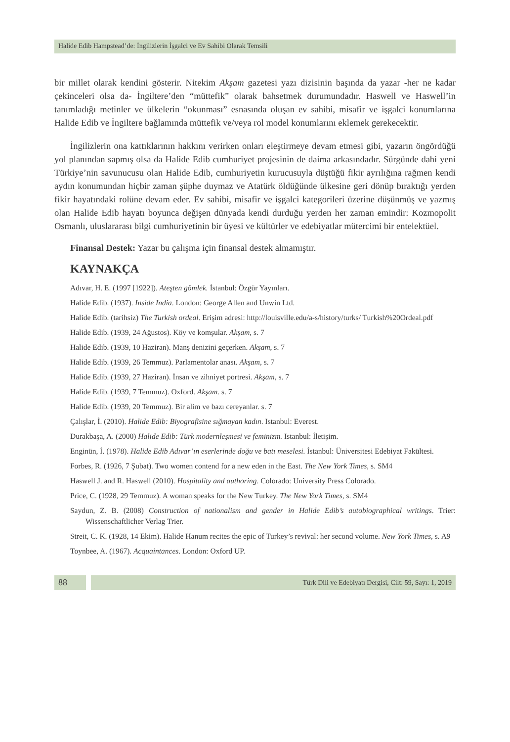Halide Edib Hampstead’de: İngilizlerin İşgalci ve Ev Sahibi Olarak Temsili
bir millet olarak kendini gösterir. Nitekim Akşam gazetesi yazı dizisinin başında da yazar -her ne kadar çekinceleri olsa da- İngiltere’den “müttefik” olarak bahsetmek durumundadır. Haswell ve Haswell’in tanımladığı metinler ve ülkelerin “okunması” esnasında oluşan ev sahibi, misafir ve işgalci konumlarına Halide Edib ve İngiltere bağlamında müttefik ve/veya rol model konumlarını eklemek gerekecektir.
İngilizlerin ona kattıklarının hakkını verirken onları eleştirmeye devam etmesi gibi, yazarın öngördüğü yol planından sapmış olsa da Halide Edib cumhuriyet projesinin de daima arkasındadır. Sürgünde dahi yeni Türkiye’nin savunucusu olan Halide Edib, cumhuriyetin kurucusuyla düştüğü fikir ayrılığına rağmen kendi aydın konumundan hiçbir zaman şüphe duymaz ve Atatürk öldüğünde ülkesine geri dönüp bıraktığı yerden fikir hayatındaki rolüne devam eder. Ev sahibi, misafir ve işgalci kategorileri üzerine düşünmüş ve yazmış olan Halide Edib hayatı boyunca değişen dünyada kendi durduğu yerden her zaman emindir: Kozmopolit Osmanlı, uluslararası bilgi cumhuriyetinin bir üyesi ve kültürler ve edebiyatlar mütercimi bir entelektüel.
Finansal Destek: Yazar bu çalışma için finansal destek almamıştır.
KAYNAKÇA
Adıvar, H. E. (1997 [1922]). Ateşten gömlek. İstanbul: Özgür Yayınları.
Halide Edib. (1937). Inside India. London: George Allen and Unwin Ltd.
Halide Edib. (tarihsiz) The Turkish ordeal. Erişim adresi: http://louisville.edu/a-s/history/turks/ Turkish%20Ordeal.pdf
Halide Edib. (1939, 24 Ağustos). Köy ve komşular. Akşam, s. 7
Halide Edib. (1939, 10 Haziran). Manş denizini geçerken. Akşam, s. 7
Halide Edib. (1939, 26 Temmuz). Parlamentolar anası. Akşam, s. 7
Halide Edib. (1939, 27 Haziran). İnsan ve zihniyet portresi. Akşam, s. 7
Halide Edib. (1939, 7 Temmuz). Oxford. Akşam. s. 7
Halide Edib. (1939, 20 Temmuz). Bir alim ve bazı cereyanlar. s. 7
Çalışlar, İ. (2010). Halide Edib: Biyografisine sığmayan kadın. Istanbul: Everest.
Durakbaşa, A. (2000) Halide Edib: Türk modernleşmesi ve feminizm. Istanbul: İletişim.
Enginün, İ. (1978). Halide Edib Adıvar’ın eserlerinde doğu ve batı meselesi. İstanbul: Üniversitesi Edebiyat Fakültesi.
Forbes, R. (1926, 7 Şubat). Two women contend for a new eden in the East. The New York Times, s. SM4
Haswell J. and R. Haswell (2010). Hospitality and authoring. Colorado: University Press Colorado.
Price, C. (1928, 29 Temmuz). A woman speaks for the New Turkey. The New York Times, s. SM4
Saydun, Z. B. (2008) Construction of nationalism and gender in Halide Edib’s autobiographical writings. Trier: Wissenschaftlicher Verlag Trier.
Streit, C. K. (1928, 14 Ekim). Halide Hanum recites the epic of Turkey’s revival: her second volume. New York Times, s. A9
Toynbee, A. (1967). Acquaintances. London: Oxford UP.
88
Türk Dili ve Edebiyatı Dergisi, Cilt: 59, Sayı: 1, 2019